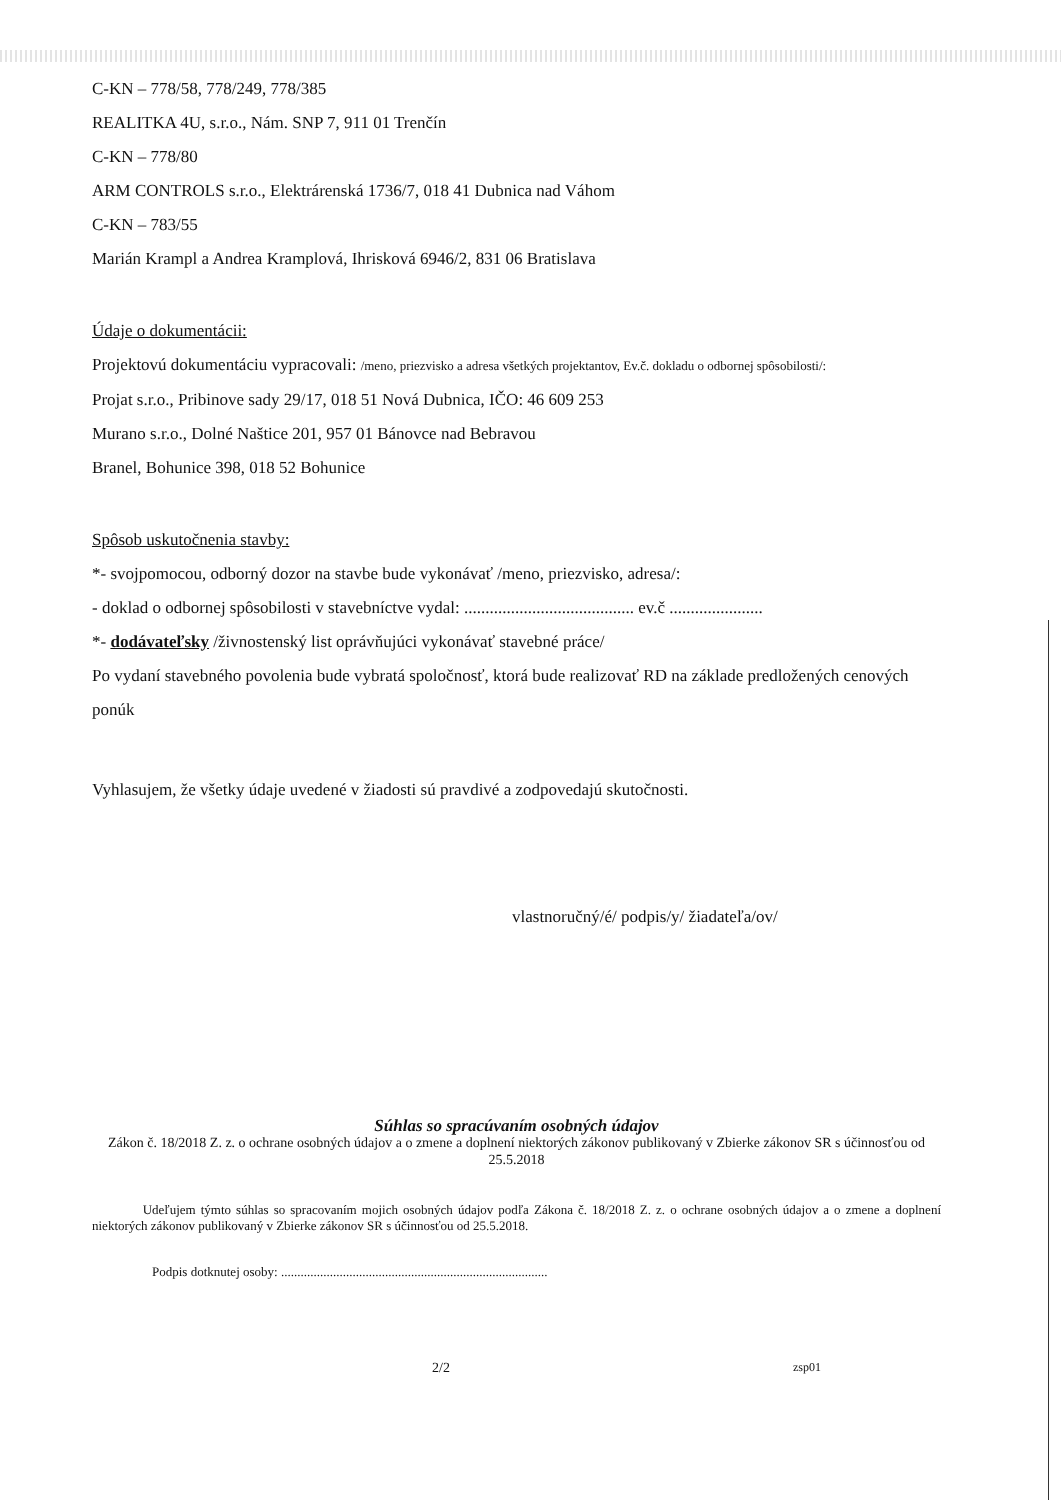C-KN – 778/58, 778/249, 778/385
REALITKA 4U, s.r.o., Nám. SNP 7, 911 01 Trenčín
C-KN – 778/80
ARM CONTROLS s.r.o., Elektrárenská 1736/7, 018 41 Dubnica nad Váhom
C-KN – 783/55
Marián Krampl a Andrea Kramplová, Ihrisková 6946/2, 831 06 Bratislava
Údaje o dokumentácii:
Projektovú dokumentáciu vypracovali: /meno, priezvisko a adresa všetkých projektantov, Ev.č. dokladu o odbornej spôsobilosti/:
Projat s.r.o., Pribinove sady 29/17, 018 51 Nová Dubnica, IČO: 46 609 253
Murano s.r.o., Dolné Naštice 201, 957 01 Bánovce nad Bebravou
Branel, Bohunice 398, 018 52 Bohunice
Spôsob uskutočnenia stavby:
*- svojpomocou, odborný dozor na stavbe bude vykonávať /meno, priezvisko, adresa/:
- doklad o odbornej spôsobilosti v stavebníctve vydal: ........................................ ev.č ......................
*- dodávateľsky /živnostenský list oprávňujúci vykonávať stavebné práce/
Po vydaní stavebného povolenia bude vybratá spoločnosť, ktorá bude realizovať RD na základe predložených cenových ponúk
Vyhlasujem, že všetky údaje uvedené v žiadosti sú pravdivé a zodpovedajú skutočnosti.
vlastnoručný/é/ podpis/y/ žiadateľa/ov/
Súhlas so spracúvaním osobných údajov
Zákon č. 18/2018 Z. z. o ochrane osobných údajov a o zmene a doplnení niektorých zákonov publikovaný v Zbierke zákonov SR s účinnosťou od 25.5.2018
Udeľujem týmto súhlas so spracovaním mojich osobných údajov podľa Zákona č. 18/2018 Z. z. o ochrane osobných údajov a o zmene a doplnení niektorých zákonov publikovaný v Zbierke zákonov SR s účinnosťou od 25.5.2018.
Podpis dotknutej osoby: ..................................................................................
2/2 zsp01